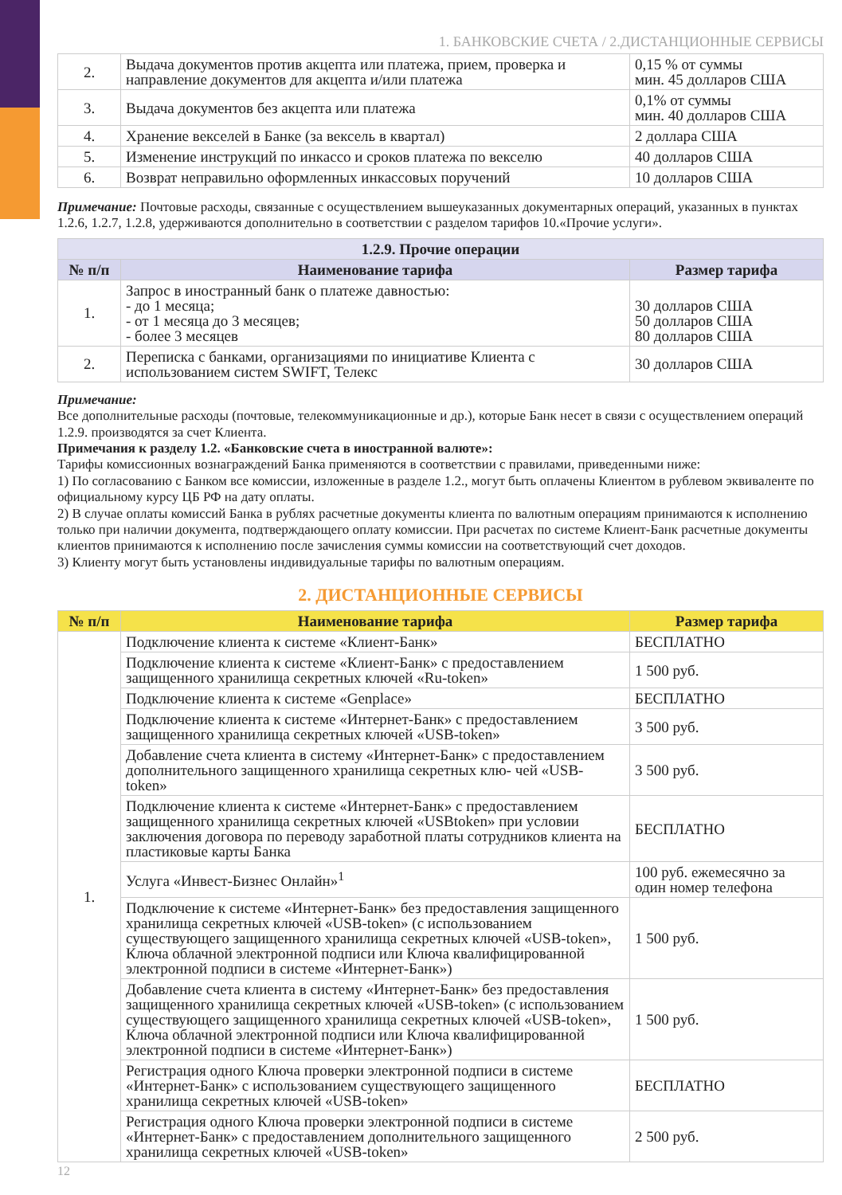1. БАНКОВСКИЕ СЧЕТА / 2.ДИСТАНЦИОННЫЕ СЕРВИСЫ
| 2. | Выдача документов против акцепта или платежа, прием, проверка и направление документов для акцепта и/или платежа | 0,15 % от суммы мин. 45 долларов США |
| 3. | Выдача документов без акцепта или платежа | 0,1% от суммы мин. 40 долларов США |
| 4. | Хранение векселей в Банке (за вексель в квартал) | 2 доллара США |
| 5. | Изменение инструкций по инкассо и сроков платежа по векселю | 40 долларов США |
| 6. | Возврат неправильно оформленных инкассовых поручений | 10 долларов США |
Примечание: Почтовые расходы, связанные с осуществлением вышеуказанных документарных операций, указанных в пунктах 1.2.6, 1.2.7, 1.2.8, удерживаются дополнительно в соответствии с разделом тарифов 10.«Прочие услуги».
| 1.2.9. Прочие операции | | |
| № п/п | Наименование тарифа | Размер тарифа |
| 1. | Запрос в иностранный банк о платеже давностью: - до 1 месяца; - от 1 месяца до 3 месяцев; - более 3 месяцев | 30 долларов США 50 долларов США 80 долларов США |
| 2. | Переписка с банками, организациями по инициативе Клиента с использованием систем SWIFT, Телекс | 30 долларов США |
Примечание:
Все дополнительные расходы (почтовые, телекоммуникационные и др.), которые Банк несет в связи с осуществлением операций 1.2.9. производятся за счет Клиента.
Примечания к разделу 1.2. «Банковские счета в иностранной валюте»:
Тарифы комиссионных вознаграждений Банка применяются в соответствии с правилами, приведенными ниже:
1) По согласованию с Банком все комиссии, изложенные в разделе 1.2., могут быть оплачены Клиентом в рублевом эквиваленте по официальному курсу ЦБ РФ на дату оплаты.
2) В случае оплаты комиссий Банка в рублях расчетные документы клиента по валютным операциям принимаются к исполнению только при наличии документа, подтверждающего оплату комиссии. При расчетах по системе Клиент-Банк расчетные документы клиентов принимаются к исполнению после зачисления суммы комиссии на соответствующий счет доходов.
3) Клиенту могут быть установлены индивидуальные тарифы по валютным операциям.
2. ДИСТАНЦИОННЫЕ СЕРВИСЫ
| № п/п | Наименование тарифа | Размер тарифа |
| --- | --- | --- |
| 1. | Подключение клиента к системе «Клиент-Банк» | БЕСПЛАТНО |
| | Подключение клиента к системе «Клиент-Банк» с предоставлением защищенного хранилища секретных ключей «Ru-token» | 1 500 руб. |
| | Подключение клиента к системе «Genplace» | БЕСПЛАТНО |
| | Подключение клиента к системе «Интернет-Банк» с предоставлением защищенного хранилища секретных ключей «USB-token» | 3 500 руб. |
| | Добавление счета клиента в систему «Интернет-Банк» с предоставлением дополнительного защищенного хранилища секретных клю- чей «USB-token» | 3 500 руб. |
| | Подключение клиента к системе «Интернет-Банк» с предоставлением защищенного хранилища секретных ключей «USBtoken» при условии заключения договора по переводу заработной платы сотрудников клиента на пластиковые карты Банка | БЕСПЛАТНО |
| | Услуга «Инвест-Бизнес Онлайн»<sup>1</sup> | 100 руб. ежемесячно за один номер телефона |
| | Подключение к системе «Интернет-Банк» без предоставления защищенного хранилища секретных ключей «USB-token» (с использованием существующего защищенного хранилища секретных ключей «USB-token», Ключа облачной электронной подписи или Ключа квалифицированной электронной подписи в системе «Интернет-Банк») | 1 500 руб. |
| | Добавление счета клиента в систему «Интернет-Банк» без предоставления защищенного хранилища секретных ключей «USB-token» (с использованием существующего защищенного хранилища секретных ключей «USB-token», Ключа облачной электронной подписи или Ключа квалифицированной электронной подписи в системе «Интернет-Банк») | 1 500 руб. |
| | Регистрация одного Ключа проверки электронной подписи в системе «Интернет-Банк» с использованием существующего защищенного хранилища секретных ключей «USB-token» | БЕСПЛАТНО |
| | Регистрация одного Ключа проверки электронной подписи в системе «Интернет-Банк» с предоставлением дополнительного защищенного хранилища секретных ключей «USB-token» | 2 500 руб. |
12